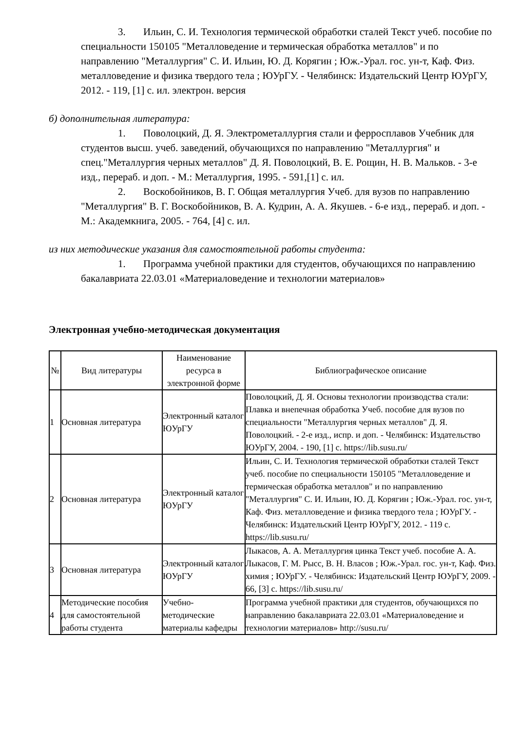3. Ильин, С. И. Технология термической обработки сталей Текст учеб. пособие по специальности 150105 "Металловедение и термическая обработка металлов" и по направлению "Металлургия" С. И. Ильин, Ю. Д. Корягин ; Юж.-Урал. гос. ун-т, Каф. Физ. металловедение и физика твердого тела ; ЮУрГУ. - Челябинск: Издательский Центр ЮУрГУ, 2012. - 119, [1] с. ил. электрон. версия
б) дополнительная литература:
1. Поволоцкий, Д. Я. Электрометаллургия стали и ферросплавов Учебник для студентов высш. учеб. заведений, обучающихся по направлению "Металлургия" и спец."Металлургия черных металлов" Д. Я. Поволоцкий, В. Е. Рощин, Н. В. Мальков. - 3-е изд., перераб. и доп. - М.: Металлургия, 1995. - 591,[1] с. ил.
2. Воскобойников, В. Г. Общая металлургия Учеб. для вузов по направлению "Металлургия" В. Г. Воскобойников, В. А. Кудрин, А. А. Якушев. - 6-е изд., перераб. и доп. - М.: Академкнига, 2005. - 764, [4] с. ил.
из них методические указания для самостоятельной работы студента:
1. Программа учебной практики для студентов, обучающихся по направлению бакалавриата 22.03.01 «Материаловедение и технологии материалов»
Электронная учебно-методическая документация
| № | Вид литературы | Наименование ресурса в электронной форме | Библиографическое описание |
| --- | --- | --- | --- |
| 1 | Основная литература | Электронный каталог ЮУрГУ | Поволоцкий, Д. Я. Основы технологии производства стали: Плавка и внепечная обработка Учеб. пособие для вузов по специальности "Металлургия черных металлов" Д. Я. Поволоцкий. - 2-е изд., испр. и доп. - Челябинск: Издательство ЮУрГУ, 2004. - 190, [1] с. https://lib.susu.ru/ |
| 2 | Основная литература | Электронный каталог ЮУрГУ | Ильин, С. И. Технология термической обработки сталей Текст учеб. пособие по специальности 150105 "Металловедение и термическая обработка металлов" и по направлению "Металлургия" С. И. Ильин, Ю. Д. Корягин ; Юж.-Урал. гос. ун-т, Каф. Физ. металловедение и физика твердого тела ; ЮУрГУ. - Челябинск: Издательский Центр ЮУрГУ, 2012. - 119 с. https://lib.susu.ru/ |
| 3 | Основная литература | Электронный каталог ЮУрГУ | Лыкасов, А. А. Металлургия цинка Текст учеб. пособие А. А. Лыкасов, Г. М. Рысс, В. Н. Власов ; Юж.-Урал. гос. ун-т, Каф. Физ. химия ; ЮУрГУ. - Челябинск: Издательский Центр ЮУрГУ, 2009. - 66, [3] с. https://lib.susu.ru/ |
| 4 | Методические пособия для самостоятельной работы студента | Учебно-методические материалы кафедры | Программа учебной практики для студентов, обучающихся по направлению бакалавриата 22.03.01 «Материаловедение и технологии материалов» http://susu.ru/ |